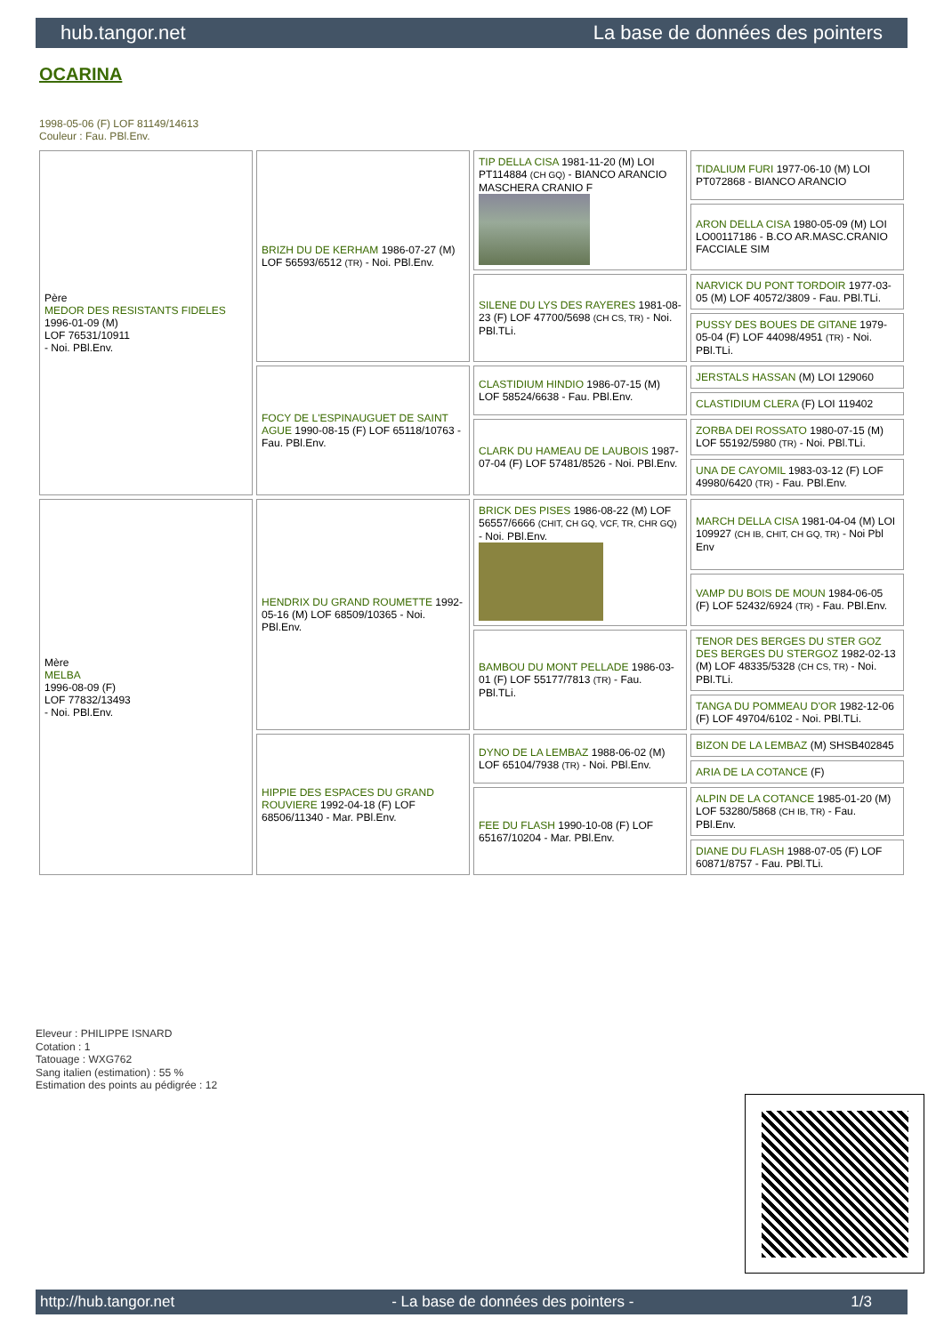hub.tangor.net La base de données des pointers
OCARINA
1998-05-06 (F) LOF 81149/14613
Couleur : Fau. PBl.Env.
| Père MEDOR DES RESISTANTS FIDELES 1996-01-09 (M) LOF 76531/10911 - Noi. PBl.Env. | BRIZH DU DE KERHAM 1986-07-27 (M) LOF 56593/6512 (TR) - Noi. PBl.Env. | TIP DELLA CISA 1981-11-20 (M) LOI PT114884 (CH GQ) - BIANCO ARANCIO MASCHERA CRANIO F | TIDALIUM FURI 1977-06-10 (M) LOI PT072868 - BIANCO ARANCIO |
| | | | ARON DELLA CISA 1980-05-09 (M) LOI LO00117186 - B.CO AR.MASC.CRANIO FACCIALE SIM |
| | | SILENE DU LYS DES RAYERES 1981-08-23 (F) LOF 47700/5698 (CH CS, TR) - Noi. PBl.TLi. | NARVICK DU PONT TORDOIR 1977-03-05 (M) LOF 40572/3809 - Fau. PBl.TLi. |
| | | | PUSSY DES BOUES DE GITANE 1979-05-04 (F) LOF 44098/4951 (TR) - Noi. PBl.TLi. |
| | FOCY DE L'ESPINAUGUET DE SAINT AGUE 1990-08-15 (F) LOF 65118/10763 - Fau. PBl.Env. | CLASTIDIUM HINDIO 1986-07-15 (M) LOF 58524/6638 - Fau. PBl.Env. | JERSTALS HASSAN (M) LOI 129060 |
| | | | CLASTIDIUM CLERA (F) LOI 119402 |
| | | CLARK DU HAMEAU DE LAUBOIS 1987-07-04 (F) LOF 57481/8526 - Noi. PBl.Env. | ZORBA DEI ROSSATO 1980-07-15 (M) LOF 55192/5980 (TR) - Noi. PBl.TLi. |
| | | | UNA DE CAYOMIL 1983-03-12 (F) LOF 49980/6420 (TR) - Fau. PBl.Env. |
| Mère MELBA 1996-08-09 (F) LOF 77832/13493 - Noi. PBl.Env. | HENDRIX DU GRAND ROUMETTE 1992-05-16 (M) LOF 68509/10365 - Noi. PBl.Env. | BRICK DES PISES 1986-08-22 (M) LOF 56557/6666 (CHIT, CH GQ, VCF, TR, CHR GQ) - Noi. PBl.Env. | MARCH DELLA CISA 1981-04-04 (M) LOI 109927 (CH IB, CHIT, CH GQ, TR) - Noi Pbl Env |
| | | | VAMP DU BOIS DE MOUN 1984-06-05 (F) LOF 52432/6924 (TR) - Fau. PBl.Env. |
| | | BAMBOU DU MONT PELLADE 1986-03-01 (F) LOF 55177/7813 (TR) - Fau. PBl.TLi. | TENOR DES BERGES DU STER GOZ DES BERGES DU STERGOZ 1982-02-13 (M) LOF 48335/5328 (CH CS, TR) - Noi. PBl.TLi. |
| | | | TANGA DU POMMEAU D'OR 1982-12-06 (F) LOF 49704/6102 - Noi. PBl.TLi. |
| | HIPPIE DES ESPACES DU GRAND ROUVIERE 1992-04-18 (F) LOF 68506/11340 - Mar. PBl.Env. | DYNO DE LA LEMBAZ 1988-06-02 (M) LOF 65104/7938 (TR) - Noi. PBl.Env. | BIZON DE LA LEMBAZ (M) SHSB402845 |
| | | | ARIA DE LA COTANCE (F) |
| | | FEE DU FLASH 1990-10-08 (F) LOF 65167/10204 - Mar. PBl.Env. | ALPIN DE LA COTANCE 1985-01-20 (M) LOF 53280/5868 (CH IB, TR) - Fau. PBl.Env. |
| | | | DIANE DU FLASH 1988-07-05 (F) LOF 60871/8757 - Fau. PBl.TLi. |
Eleveur : PHILIPPE ISNARD
Cotation : 1
Tatouage : WXG762
Sang italien (estimation) : 55 %
Estimation des points au pédigrée : 12
http://hub.tangor.net - La base de données des pointers - 1/3